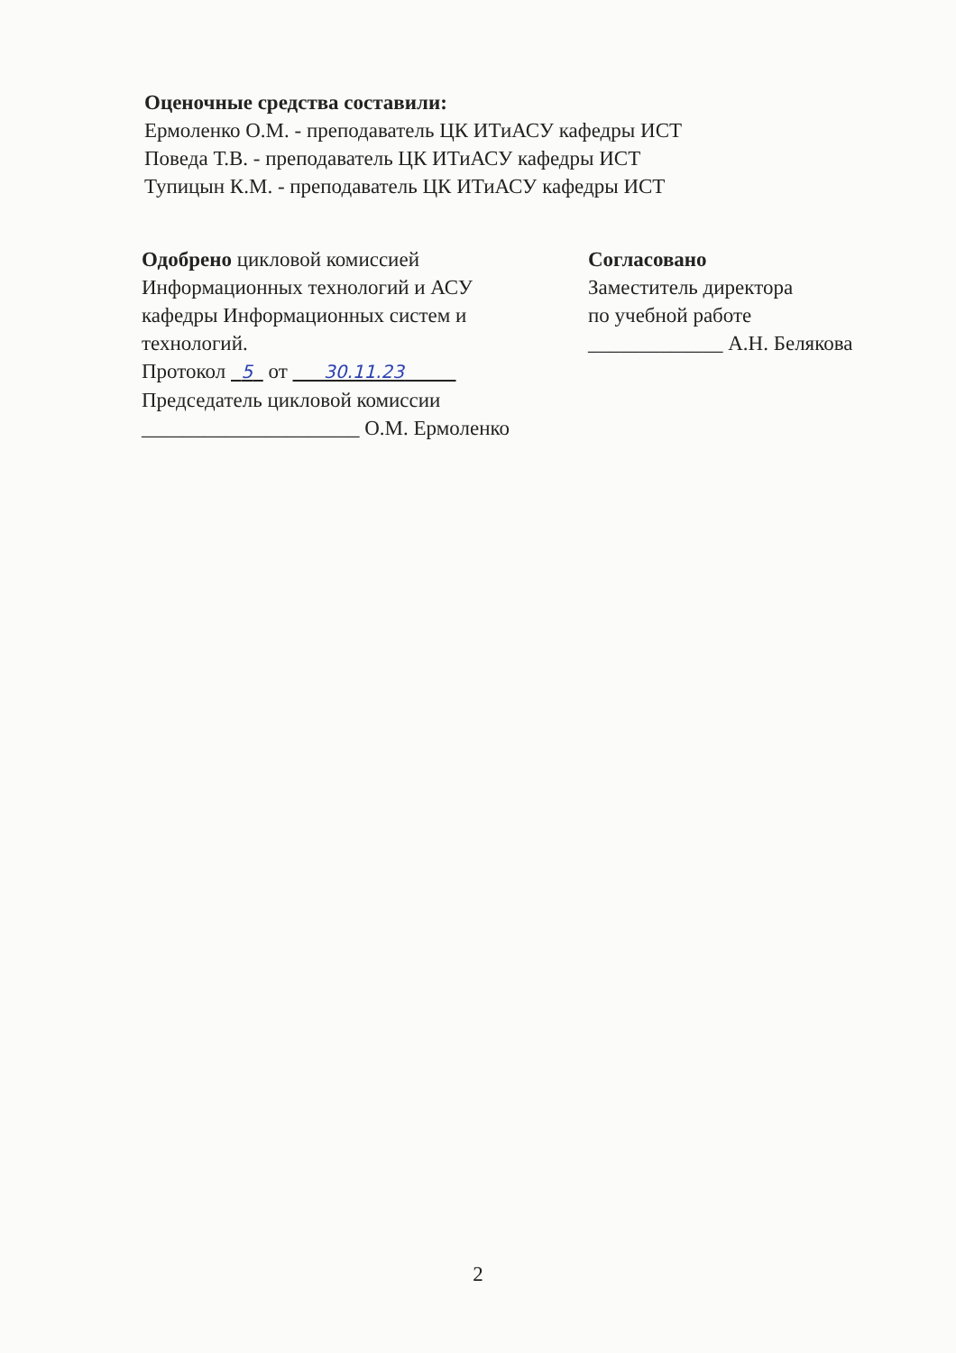Оценочные средства составили:
Ермоленко О.М. - преподаватель ЦК ИТиАСУ кафедры ИСТ
Поведа Т.В. - преподаватель ЦК ИТиАСУ кафедры ИСТ
Тупицын К.М. - преподаватель ЦК ИТиАСУ кафедры ИСТ
Одобрено цикловой комиссией
Информационных технологий и АСУ
кафедры Информационных систем и
технологий.
Протокол 5 от 30.11.23
Председатель цикловой комиссии
_____________________ О.М. Ермоленко
Согласовано
Заместитель директора
по учебной работе
_____________ А.Н. Белякова
2